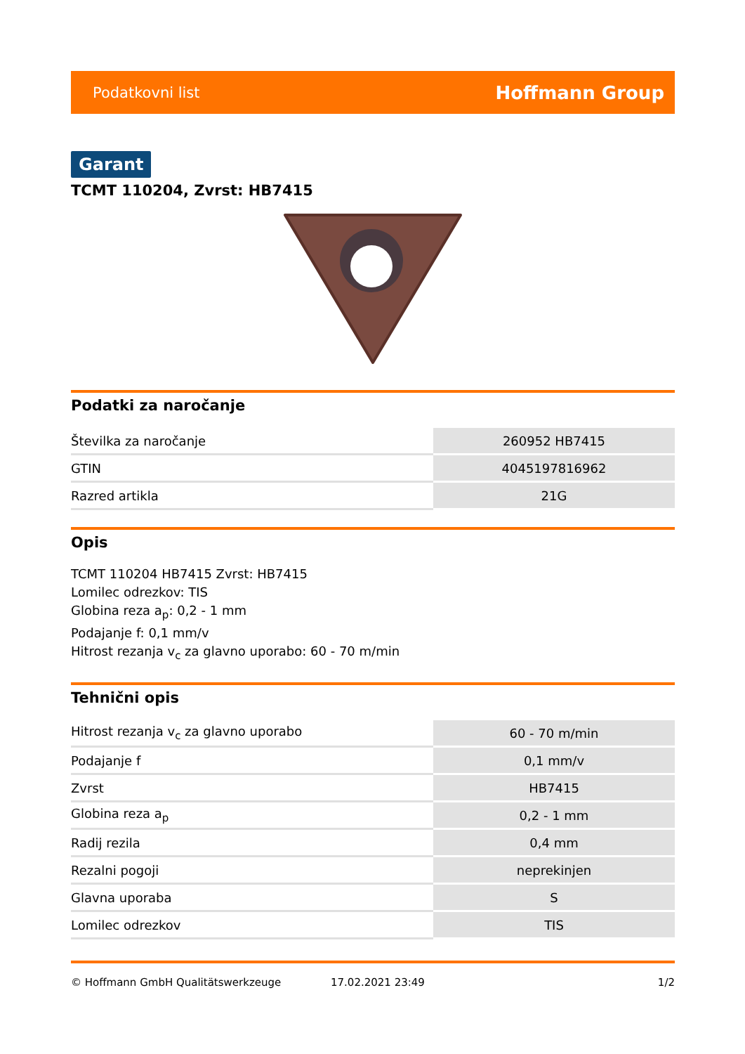Podatkovni list Hoffmann Group
Garant
TCMT 110204, Zvrst: HB7415
Podatki za naročanje
| Številka za naročanje | 260952 HB7415 |
| GTIN | 4045197816962 |
| Razred artikla | 21G |
Opis
TCMT 110204 HB7415 Zvrst: HB7415
Lomilec odrezkov: TIS
Globina reza a<sub>p</sub>: 0,2 - 1 mm
Podajanje f: 0,1 mm/v
Hitrost rezanja v<sub>c</sub> za glavno uporabo: 60 - 70 m/min
Tehnični opis
| Hitrost rezanja v<sub>c</sub> za glavno uporabo | 60 - 70 m/min |
| Podajanje f | 0,1 mm/v |
| Zvrst | HB7415 |
| Globina reza a<sub>p</sub> | 0,2 - 1 mm |
| Radij rezila | 0,4 mm |
| Rezalni pogoji | neprekinjen |
| Glavna uporaba | S |
| Lomilec odrezkov | TIS |
© Hoffmann GmbH Qualitätswerkzeuge 17.02.2021 23:49 1/2